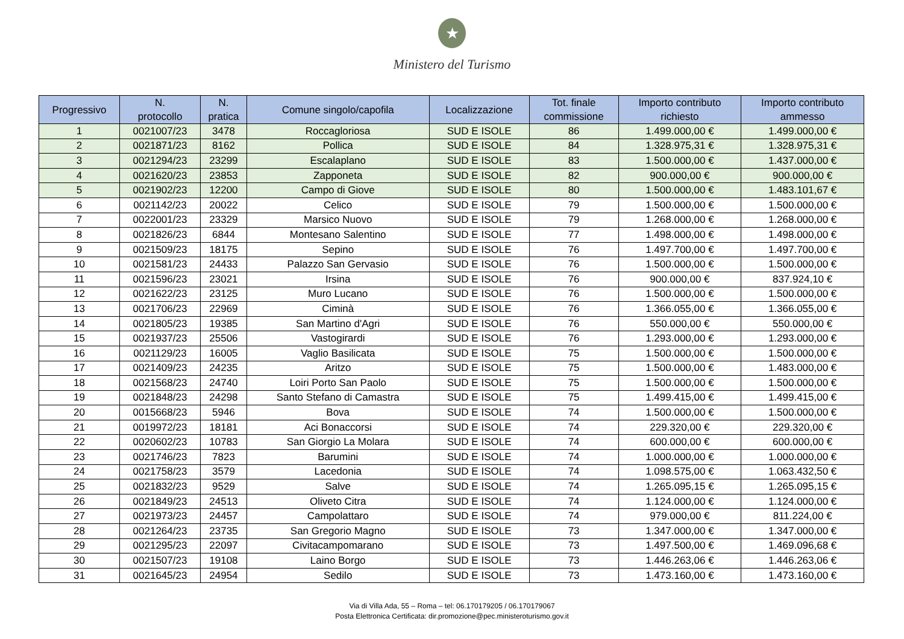★
Ministero del Turismo
| Progressivo | N. protocollo | N. pratica | Comune singolo/capofila | Localizzazione | Tot. finale commissione | Importo contributo richiesto | Importo contributo ammesso |
| --- | --- | --- | --- | --- | --- | --- | --- |
| 1 | 0021007/23 | 3478 | Roccagloriosa | SUD E ISOLE | 86 | 1.499.000,00 € | 1.499.000,00 € |
| 2 | 0021871/23 | 8162 | Pollica | SUD E ISOLE | 84 | 1.328.975,31 € | 1.328.975,31 € |
| 3 | 0021294/23 | 23299 | Escalaplano | SUD E ISOLE | 83 | 1.500.000,00 € | 1.437.000,00 € |
| 4 | 0021620/23 | 23853 | Zapponeta | SUD E ISOLE | 82 | 900.000,00 € | 900.000,00 € |
| 5 | 0021902/23 | 12200 | Campo di Giove | SUD E ISOLE | 80 | 1.500.000,00 € | 1.483.101,67 € |
| 6 | 0021142/23 | 20022 | Celico | SUD E ISOLE | 79 | 1.500.000,00 € | 1.500.000,00 € |
| 7 | 0022001/23 | 23329 | Marsico Nuovo | SUD E ISOLE | 79 | 1.268.000,00 € | 1.268.000,00 € |
| 8 | 0021826/23 | 6844 | Montesano Salentino | SUD E ISOLE | 77 | 1.498.000,00 € | 1.498.000,00 € |
| 9 | 0021509/23 | 18175 | Sepino | SUD E ISOLE | 76 | 1.497.700,00 € | 1.497.700,00 € |
| 10 | 0021581/23 | 24433 | Palazzo San Gervasio | SUD E ISOLE | 76 | 1.500.000,00 € | 1.500.000,00 € |
| 11 | 0021596/23 | 23021 | Irsina | SUD E ISOLE | 76 | 900.000,00 € | 837.924,10 € |
| 12 | 0021622/23 | 23125 | Muro Lucano | SUD E ISOLE | 76 | 1.500.000,00 € | 1.500.000,00 € |
| 13 | 0021706/23 | 22969 | Ciminà | SUD E ISOLE | 76 | 1.366.055,00 € | 1.366.055,00 € |
| 14 | 0021805/23 | 19385 | San Martino d'Agri | SUD E ISOLE | 76 | 550.000,00 € | 550.000,00 € |
| 15 | 0021937/23 | 25506 | Vastogirardi | SUD E ISOLE | 76 | 1.293.000,00 € | 1.293.000,00 € |
| 16 | 0021129/23 | 16005 | Vaglio Basilicata | SUD E ISOLE | 75 | 1.500.000,00 € | 1.500.000,00 € |
| 17 | 0021409/23 | 24235 | Aritzo | SUD E ISOLE | 75 | 1.500.000,00 € | 1.483.000,00 € |
| 18 | 0021568/23 | 24740 | Loiri Porto San Paolo | SUD E ISOLE | 75 | 1.500.000,00 € | 1.500.000,00 € |
| 19 | 0021848/23 | 24298 | Santo Stefano di Camastra | SUD E ISOLE | 75 | 1.499.415,00 € | 1.499.415,00 € |
| 20 | 0015668/23 | 5946 | Bova | SUD E ISOLE | 74 | 1.500.000,00 € | 1.500.000,00 € |
| 21 | 0019972/23 | 18181 | Aci Bonaccorsi | SUD E ISOLE | 74 | 229.320,00 € | 229.320,00 € |
| 22 | 0020602/23 | 10783 | San Giorgio La Molara | SUD E ISOLE | 74 | 600.000,00 € | 600.000,00 € |
| 23 | 0021746/23 | 7823 | Barumini | SUD E ISOLE | 74 | 1.000.000,00 € | 1.000.000,00 € |
| 24 | 0021758/23 | 3579 | Lacedonia | SUD E ISOLE | 74 | 1.098.575,00 € | 1.063.432,50 € |
| 25 | 0021832/23 | 9529 | Salve | SUD E ISOLE | 74 | 1.265.095,15 € | 1.265.095,15 € |
| 26 | 0021849/23 | 24513 | Oliveto Citra | SUD E ISOLE | 74 | 1.124.000,00 € | 1.124.000,00 € |
| 27 | 0021973/23 | 24457 | Campolattaro | SUD E ISOLE | 74 | 979.000,00 € | 811.224,00 € |
| 28 | 0021264/23 | 23735 | San Gregorio Magno | SUD E ISOLE | 73 | 1.347.000,00 € | 1.347.000,00 € |
| 29 | 0021295/23 | 22097 | Civitacampomarano | SUD E ISOLE | 73 | 1.497.500,00 € | 1.469.096,68 € |
| 30 | 0021507/23 | 19108 | Laino Borgo | SUD E ISOLE | 73 | 1.446.263,06 € | 1.446.263,06 € |
| 31 | 0021645/23 | 24954 | Sedilo | SUD E ISOLE | 73 | 1.473.160,00 € | 1.473.160,00 € |
Via di Villa Ada, 55 – Roma – tel: 06.170179205 / 06.170179067
Posta Elettronica Certificata: dir.promozione@pec.ministeroturismo.gov.it